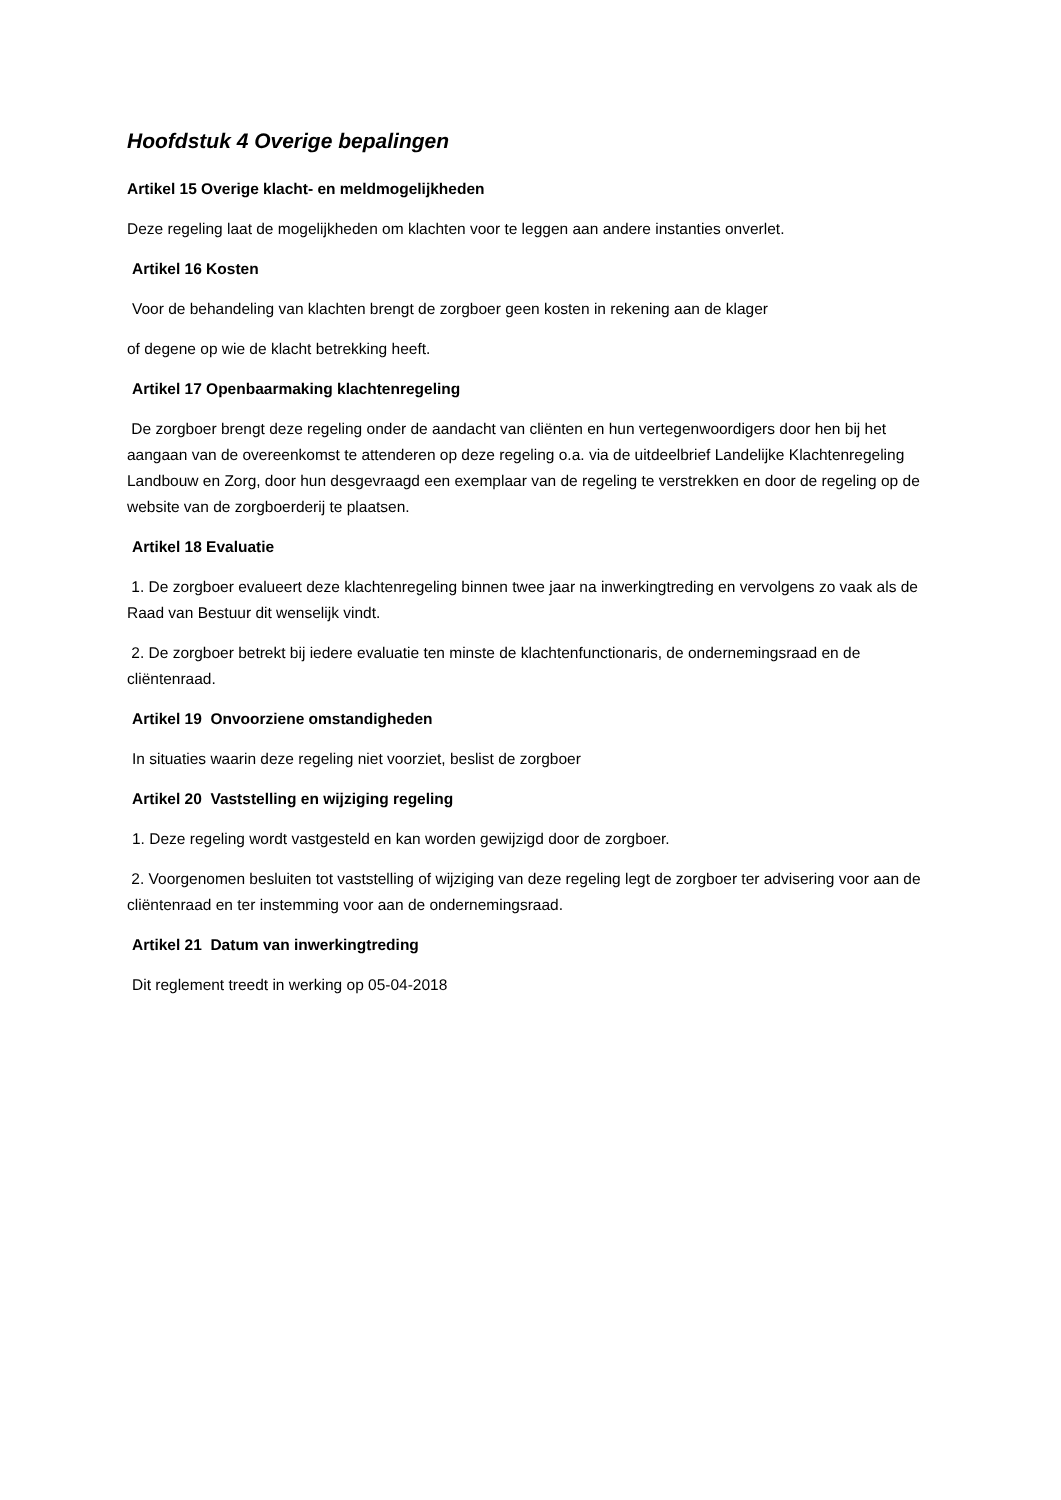Hoofdstuk 4 Overige bepalingen
Artikel 15 Overige klacht- en meldmogelijkheden
Deze regeling laat de mogelijkheden om klachten voor te leggen aan andere instanties onverlet.
Artikel 16 Kosten
Voor de behandeling van klachten brengt de zorgboer geen kosten in rekening aan de klager
of degene op wie de klacht betrekking heeft.
Artikel 17 Openbaarmaking klachtenregeling
De zorgboer brengt deze regeling onder de aandacht van cliënten en hun vertegenwoordigers door hen bij het aangaan van de overeenkomst te attenderen op deze regeling o.a. via de uitdeelbrief Landelijke Klachtenregeling Landbouw en Zorg, door hun desgevraagd een exemplaar van de regeling te verstrekken en door de regeling op de website van de zorgboerderij te plaatsen.
Artikel 18 Evaluatie
1. De zorgboer evalueert deze klachtenregeling binnen twee jaar na inwerkingtreding en vervolgens zo vaak als de Raad van Bestuur dit wenselijk vindt.
2. De zorgboer betrekt bij iedere evaluatie ten minste de klachtenfunctionaris, de ondernemingsraad en de cliëntenraad.
Artikel 19 Onvoorziene omstandigheden
In situaties waarin deze regeling niet voorziet, beslist de zorgboer
Artikel 20 Vaststelling en wijziging regeling
1. Deze regeling wordt vastgesteld en kan worden gewijzigd door de zorgboer.
2. Voorgenomen besluiten tot vaststelling of wijziging van deze regeling legt de zorgboer ter advisering voor aan de cliëntenraad en ter instemming voor aan de ondernemingsraad.
Artikel 21 Datum van inwerkingtreding
Dit reglement treedt in werking op 05-04-2018